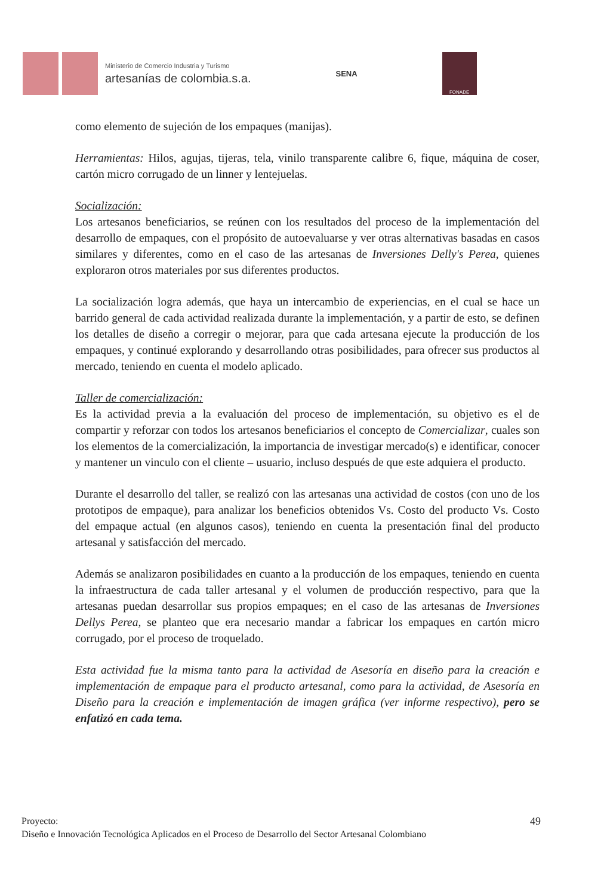Ministerio de Comercio Industria y Turismo
artesanías de colombia.s.a.
SENA
FONADE
como elemento de sujeción de los empaques (manijas).
Herramientas: Hilos, agujas, tijeras, tela, vinilo transparente calibre 6, fique, máquina de coser, cartón micro corrugado de un linner y lentejuelas.
Socialización:
Los artesanos beneficiarios, se reúnen con los resultados del proceso de la implementación del desarrollo de empaques, con el propósito de autoevaluarse y ver otras alternativas basadas en casos similares y diferentes, como en el caso de las artesanas de Inversiones Delly's Perea, quienes exploraron otros materiales por sus diferentes productos.
La socialización logra además, que haya un intercambio de experiencias, en el cual se hace un barrido general de cada actividad realizada durante la implementación, y a partir de esto, se definen los detalles de diseño a corregir o mejorar, para que cada artesana ejecute la producción de los empaques, y continué explorando y desarrollando otras posibilidades, para ofrecer sus productos al mercado, teniendo en cuenta el modelo aplicado.
Taller de comercialización:
Es la actividad previa a la evaluación del proceso de implementación, su objetivo es el de compartir y reforzar con todos los artesanos beneficiarios el concepto de Comercializar, cuales son los elementos de la comercialización, la importancia de investigar mercado(s) e identificar, conocer y mantener un vinculo con el cliente – usuario, incluso después de que este adquiera el producto.
Durante el desarrollo del taller, se realizó con las artesanas una actividad de costos (con uno de los prototipos de empaque), para analizar los beneficios obtenidos Vs. Costo del producto Vs. Costo del empaque actual (en algunos casos), teniendo en cuenta la presentación final del producto artesanal y satisfacción del mercado.
Además se analizaron posibilidades en cuanto a la producción de los empaques, teniendo en cuenta la infraestructura de cada taller artesanal y el volumen de producción respectivo, para que la artesanas puedan desarrollar sus propios empaques; en el caso de las artesanas de Inversiones Dellys Perea, se planteo que era necesario mandar a fabricar los empaques en cartón micro corrugado, por el proceso de troquelado.
Esta actividad fue la misma tanto para la actividad de Asesoría en diseño para la creación e implementación de empaque para el producto artesanal, como para la actividad, de Asesoría en Diseño para la creación e implementación de imagen gráfica (ver informe respectivo), pero se enfatizó en cada tema.
49 Proyecto:
Diseño e Innovación Tecnológica Aplicados en el Proceso de Desarrollo del Sector Artesanal Colombiano